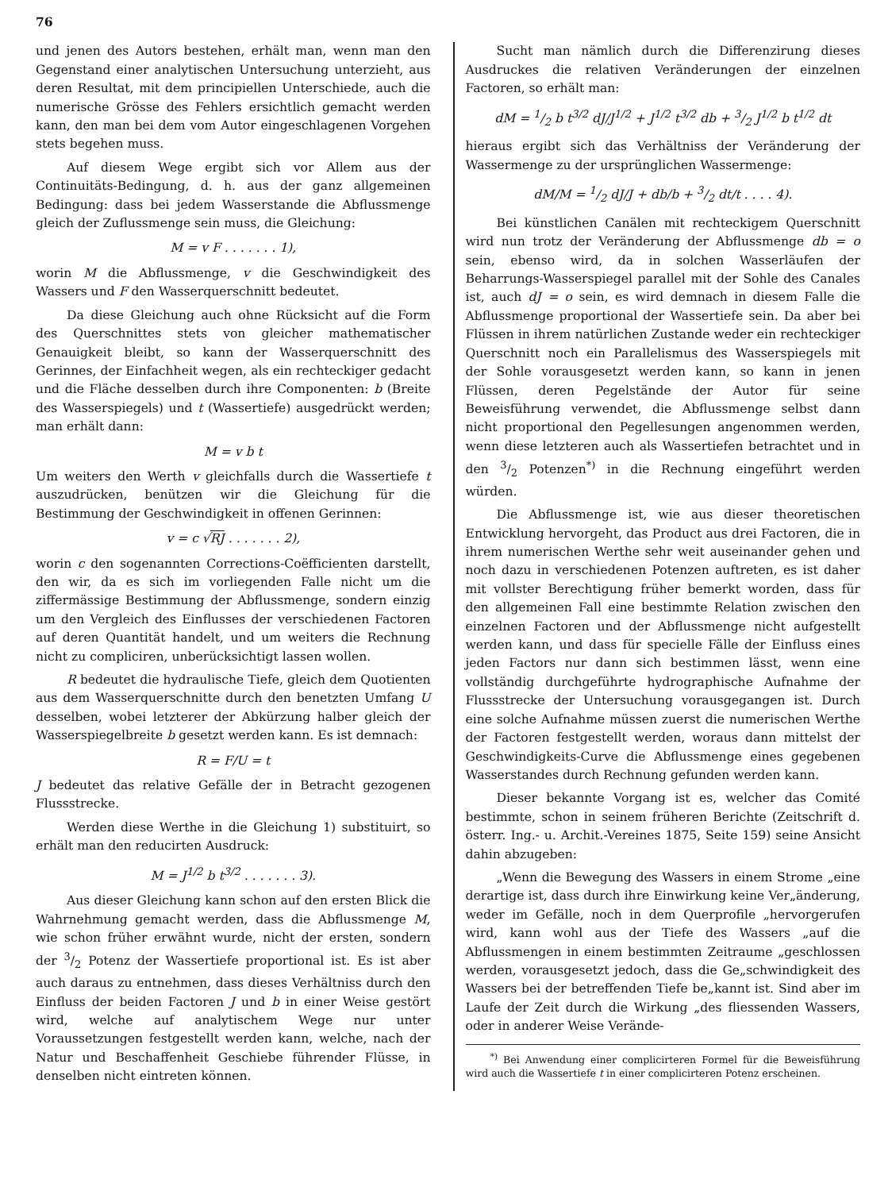76
und jenen des Autors bestehen, erhält man, wenn man den Gegenstand einer analytischen Untersuchung unterzieht, aus deren Resultat, mit dem principiellen Unterschiede, auch die numerische Grösse des Fehlers ersichtlich gemacht werden kann, den man bei dem vom Autor eingeschlagenen Vorgehen stets begehen muss.
Auf diesem Wege ergibt sich vor Allem aus der Continuitäts-Bedingung, d. h. aus der ganz allgemeinen Bedingung: dass bei jedem Wasserstande die Abflussmenge gleich der Zuflussmenge sein muss, die Gleichung:
M = v F . . . . . . . 1),
worin M die Abflussmenge, v die Geschwindigkeit des Wassers und F den Wasserquerschnitt bedeutet.
Da diese Gleichung auch ohne Rücksicht auf die Form des Querschnittes stets von gleicher mathematischer Genauigkeit bleibt, so kann der Wasserquerschnitt des Gerinnes, der Einfachheit wegen, als ein rechteckiger gedacht und die Fläche desselben durch ihre Componenten: b (Breite des Wasserspiegels) und t (Wassertiefe) ausgedrückt werden; man erhält dann:
M = v b t
Um weiters den Werth v gleichfalls durch die Wassertiefe t auszudrücken, benützen wir die Gleichung für die Bestimmung der Geschwindigkeit in offenen Gerinnen:
v = c √RJ . . . . . . . 2),
worin c den sogenannten Corrections-Coëfficienten darstellt, den wir, da es sich im vorliegenden Falle nicht um die ziffermässige Bestimmung der Abflussmenge, sondern einzig um den Vergleich des Einflusses der verschiedenen Factoren auf deren Quantität handelt, und um weiters die Rechnung nicht zu compliciren, unberücksichtigt lassen wollen.
R bedeutet die hydraulische Tiefe, gleich dem Quotienten aus dem Wasserquerschnitte durch den benetzten Umfang U desselben, wobei letzterer der Abkürzung halber gleich der Wasserspiegelbreite b gesetzt werden kann. Es ist demnach:
R = F/U = t
J bedeutet das relative Gefälle der in Betracht gezogenen Flussstrecke.
Werden diese Werthe in die Gleichung 1) substituirt, so erhält man den reducirten Ausdruck:
M = J<sup>1/2</sup> b t<sup>3/2</sup> . . . . . . . 3).
Aus dieser Gleichung kann schon auf den ersten Blick die Wahrnehmung gemacht werden, dass die Abflussmenge M, wie schon früher erwähnt wurde, nicht der ersten, sondern der 3/2 Potenz der Wassertiefe proportional ist. Es ist aber auch daraus zu entnehmen, dass dieses Verhältniss durch den Einfluss der beiden Factoren J und b in einer Weise gestört wird, welche auf analytischem Wege nur unter Voraussetzungen festgestellt werden kann, welche, nach der Natur und Beschaffenheit Geschiebe führender Flüsse, in denselben nicht eintreten können.
Sucht man nämlich durch die Differenzirung dieses Ausdruckes die relativen Veränderungen der einzelnen Factoren, so erhält man:
dM = 1/2 b t<sup>3/2</sup> dJ/J<sup>1/2</sup> + J<sup>1/2</sup> t<sup>3/2</sup> db + 3/2 J<sup>1/2</sup> b t<sup>1/2</sup> dt
hieraus ergibt sich das Verhältniss der Veränderung der Wassermenge zu der ursprünglichen Wassermenge:
dM/M = 1/2 dJ/J + db/b + 3/2 dt/t . . . . 4).
Bei künstlichen Canälen mit rechteckigem Querschnitt wird nun trotz der Veränderung der Abflussmenge db = o sein, ebenso wird, da in solchen Wasserläufen der Beharrungs-Wasserspiegel parallel mit der Sohle des Canales ist, auch dJ = o sein, es wird demnach in diesem Falle die Abflussmenge proportional der Wassertiefe sein. Da aber bei Flüssen in ihrem natürlichen Zustande weder ein rechteckiger Querschnitt noch ein Parallelismus des Wasserspiegels mit der Sohle vorausgesetzt werden kann, so kann in jenen Flüssen, deren Pegelstände der Autor für seine Beweisführung verwendet, die Abflussmenge selbst dann nicht proportional den Pegellesungen angenommen werden, wenn diese letzteren auch als Wassertiefen betrachtet und in den 3/2 Potenzen<sup>*)</sup> in die Rechnung eingeführt werden würden.
Die Abflussmenge ist, wie aus dieser theoretischen Entwicklung hervorgeht, das Product aus drei Factoren, die in ihrem numerischen Werthe sehr weit auseinander gehen und noch dazu in verschiedenen Potenzen auftreten, es ist daher mit vollster Berechtigung früher bemerkt worden, dass für den allgemeinen Fall eine bestimmte Relation zwischen den einzelnen Factoren und der Abflussmenge nicht aufgestellt werden kann, und dass für specielle Fälle der Einfluss eines jeden Factors nur dann sich bestimmen lässt, wenn eine vollständig durchgeführte hydrographische Aufnahme der Flussstrecke der Untersuchung vorausgegangen ist. Durch eine solche Aufnahme müssen zuerst die numerischen Werthe der Factoren festgestellt werden, woraus dann mittelst der Geschwindigkeits-Curve die Abflussmenge eines gegebenen Wasserstandes durch Rechnung gefunden werden kann.
Dieser bekannte Vorgang ist es, welcher das Comité bestimmte, schon in seinem früheren Berichte (Zeitschrift d. österr. Ing.- u. Archit.-Vereines 1875, Seite 159) seine Ansicht dahin abzugeben:
„Wenn die Bewegung des Wassers in einem Strome „eine derartige ist, dass durch ihre Einwirkung keine Ver„änderung, weder im Gefälle, noch in dem Querprofile „hervorgerufen wird, kann wohl aus der Tiefe des Wassers „auf die Abflussmengen in einem bestimmten Zeitraume „geschlossen werden, vorausgesetzt jedoch, dass die Ge„schwindigkeit des Wassers bei der betreffenden Tiefe be„kannt ist. Sind aber im Laufe der Zeit durch die Wirkung „des fliessenden Wassers, oder in anderer Weise Verände-
<sup>*)</sup> Bei Anwendung einer complicirteren Formel für die Beweisführung wird auch die Wassertiefe t in einer complicirteren Potenz erscheinen.